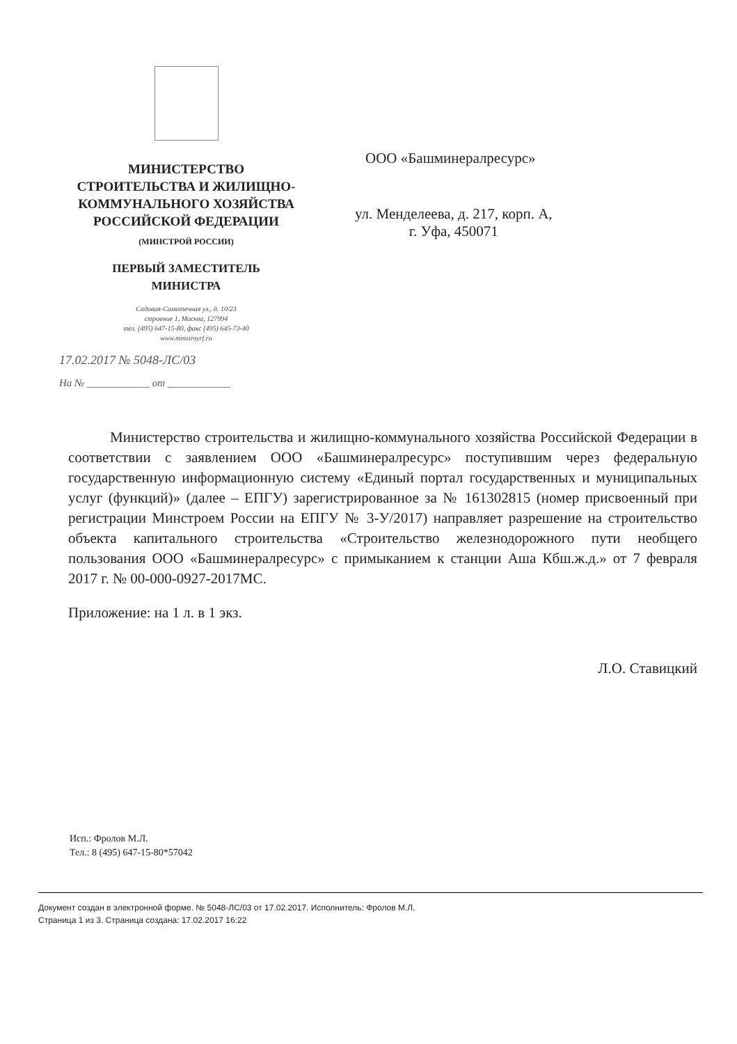МИНИСТЕРСТВО
СТРОИТЕЛЬСТВА И ЖИЛИЩНО-
КОММУНАЛЬНОГО ХОЗЯЙСТВА
РОССИЙСКОЙ ФЕДЕРАЦИИ
(МИНСТРОЙ РОССИИ)
ПЕРВЫЙ ЗАМЕСТИТЕЛЬ
МИНИСТРА
Садовая-Самотечная ул., д. 10/23
строение 1, Москва, 127994
тел. (495) 647-15-80, факс (495) 645-73-40
www.minstroyrf.ru
17.02.2017 № 5048-ЛС/03
На № ____________ от ____________
ООО «Башминералресурс»
ул. Менделеева, д. 217, корп. А,
г. Уфа, 450071
Министерство строительства и жилищно-коммунального хозяйства Российской Федерации в соответствии с заявлением ООО «Башминералресурс» поступившим через федеральную государственную информационную систему «Единый портал государственных и муниципальных услуг (функций)» (далее – ЕПГУ) зарегистрированное за № 161302815 (номер присвоенный при регистрации Минстроем России на ЕПГУ № 3-У/2017) направляет разрешение на строительство объекта капитального строительства «Строительство железнодорожного пути необщего пользования ООО «Башминералресурс» с примыканием к станции Аша Кбш.ж.д.» от 7 февраля 2017 г. № 00-000-0927-2017МС.
Приложение: на 1 л. в 1 экз.
Л.О. Ставицкий
Исп.: Фролов М.Л.
Тел.: 8 (495) 647-15-80*57042
Документ создан в электронной форме. № 5048-ЛС/03 от 17.02.2017. Исполнитель: Фролов М.Л.
Страница 1 из 3. Страница создана: 17.02.2017 16:22